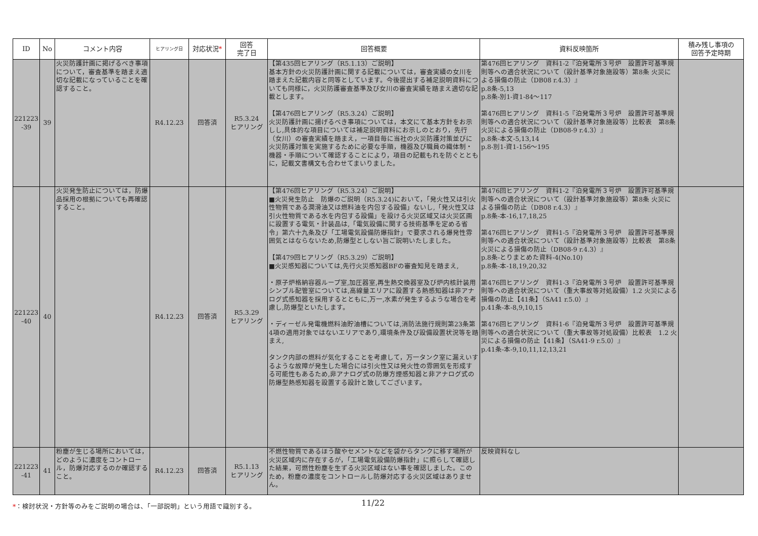| ID | No | コメント内容 | ヒアリング日 | 対応状況 * | 回答 完了日 | 回答概要 | 資料反映箇所 | 積み残し事項の 回答予定時期 |
| --- | --- | --- | --- | --- | --- | --- | --- | --- |
| 221223 -39 | 39 | 火災防護計画に掲げるべき事項について，審査基準を踏まえ適切な記載になっていることを確認すること。 | R4.12.23 | 回答済 | R5.3.24 ヒアリング | 【第435回ヒアリング（R5.1.13）ご説明】 基本方針の火災防護計画に関する記載については，審査実績の女川を踏まえた記載内容と同等としています。今後提出する補足説明資料についても同様に，火災防護審査基準及び女川の審査実績を踏まえ適切な記載とします。 【第476回ヒアリング（R5.3.24）ご説明】 火災防護計画に揚げるべき事項については，本文にて基本方針をお示しし,具体的な項目については補足説明資料にお示しのとおり，先行（女川）の審査実績を踏まえ，一項目毎に当社の火災防護対策並びに火災防護対策を実施するために必要な手順，機器及び職員の織体制・機器・手順について確認することにより，項目の記載もれを防ぐとともに，記載文書構文も合わせてまいりました。 | 第476回ヒアリング 資料1-2『泊発電所３号炉 設置許可基準規則等への適合状況について（設計基準対象施設等）第8条 火災による損傷の防止（DB08 r.4.3）』 p.8条-5,13 p.8条-別1-資1-84～117 第476回ヒアリング 資料1-5『泊発電所３号炉 設置許可基準規則等への適合状況について（設計基準対象施設等）比較表 第8条 火災による損傷の防止（DB08-9 r.4.3）』 p.8条-本文-5,13,14 p.8-別1-資1-156～195 | |
| 221223 -40 | 40 | 火災発生防止については，防爆品採用の根拠についても再確認すること。 | R4.12.23 | 回答済 | R5.3.29 ヒアリング | 【第476回ヒアリング（R5.3.24）ご説明】 ■火災発生防止 防爆のご説明（R5.3.24)において，「発火性又は引火性物質である潤滑油又は燃料油を内包する設備」ないし,「発火性又は引火性物質である水を内包する設備」を設ける火災区域又は火災区画に設置する電気・計装品は,「電気設備に関する技術基準を定める省令」第六十九条及び「工場電気設備防爆指針」で要求される爆発性雰囲気とはならないため,防爆型としない旨ご説明いたしました。 【第479回ヒアリング（R5.3.29）ご説明】 ■火災感知器については,先行火災感知器BFの審査知見を踏まえ, ・原子炉格納容器ループ室,加圧器室,再生熱交換器室及び炉内核計装用シンブル配管室については,高線量エリアに設置する熱感知器は非アナログ式感知器を採用するとともに,万一,水素が発生するような場合を考慮し,防爆型といたします。 ・ディーゼル発電機燃料油貯油槽については,消防法施行規則第23条第4項の適用対象ではないエリアであり,環境条件及び設備設置状況等を踏まえ, タンク内部の燃料が気化することを考慮して，万一タンク室に漏えいするような故障が発生した場合には引火性又は発火性の雰囲気を形成する可能性もあるため,非アナログ式の防爆方煙感知器と非アナログ式の防爆型熱感知器を設置する設計と致してございます。 | 第476回ヒアリング 資料1-2『泊発電所３号炉 設置許可基準規則等への適合状況について（設計基準対象施設等）第8条 火災による損傷の防止（DB08 r.4.3）』 p.8条-本-16,17,18,25 第476回ヒアリング 資料1-5『泊発電所３号炉 設置許可基準規則等への適合状況について（設計基準対象施設等）比較表 第8条 火災による損傷の防止（DB08-9 r.4.3）』 p.8条-とりまとめた資料-4(No.10) p.8条-本-18,19,20,32 第476回ヒアリング 資料1-3『泊発電所３号炉 設置許可基準規則等への適合状況について（重大事故等対処設備）1.2 火災による損傷の防止【41条】（SA41 r.5.0）』 p.41条-本-8,9,10,15 第476回ヒアリング 資料1-6『泊発電所３号炉 設置許可基準規則等への適合状況について（重大事故等対処設備）比較表 1.2 火災による損傷の防止【41条】（SA41-9 r.5.0）』 p.41条-本-9,10,11,12,13,21 | |
| 221223 -41 | 41 | 粉塵が生じる場所においては，どのように濃度をコントロール，防爆対応するのか確認すること。 | R4.12.23 | 回答済 | R5.1.13 ヒアリング | 不燃性物質であるほう酸やセメントなどを袋からタンクに移す場所が火災区域内に存在するが，「工場電気設備防爆指針」に照らして確認した結果，可燃性粉塵を生ずる火災区域はない事を確認しました。このため，粉塵の濃度をコントロールし防爆対応する火災区域はありません。 | 反映資料なし | |
*：検討状況・方針等のみをご説明の場合は、「一部説明」という用語で識別する。
11/22